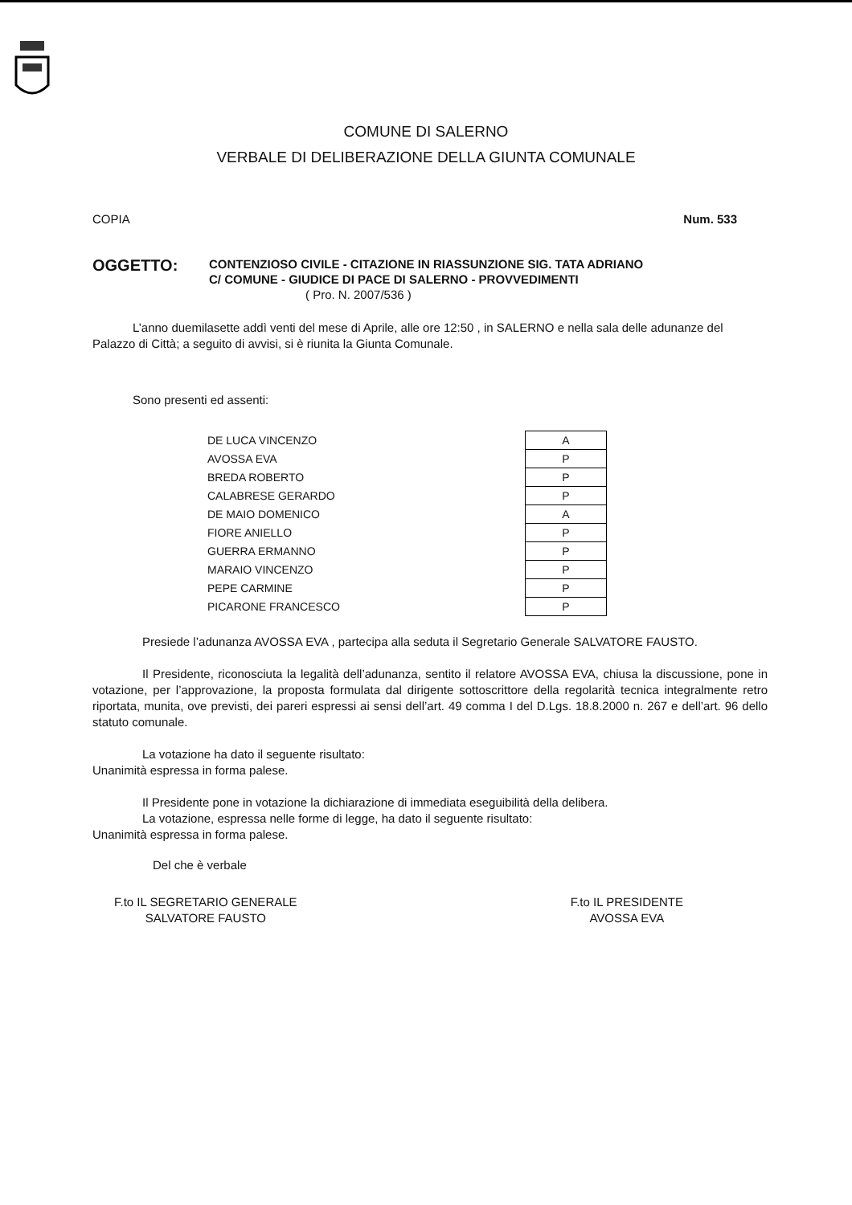COMUNE DI SALERNO
VERBALE DI DELIBERAZIONE DELLA GIUNTA COMUNALE
COPIA Num. 533
OGGETTO:
CONTENZIOSO CIVILE - CITAZIONE IN RIASSUNZIONE SIG. TATA ADRIANO
C/ COMUNE - GIUDICE DI PACE DI SALERNO - PROVVEDIMENTI
( Pro. N. 2007/536 )
L’anno duemilasette addì venti del mese di Aprile, alle ore 12:50 , in SALERNO e nella sala delle adunanze del Palazzo di Città; a seguito di avvisi, si è riunita la Giunta Comunale.
Sono presenti ed assenti:
| DE LUCA VINCENZO | | A |
| AVOSSA EVA | | P |
| BREDA ROBERTO | | P |
| CALABRESE GERARDO | | P |
| DE MAIO DOMENICO | | A |
| FIORE ANIELLO | | P |
| GUERRA ERMANNO | | P |
| MARAIO VINCENZO | | P |
| PEPE CARMINE | | P |
| PICARONE FRANCESCO | | P |
Presiede l’adunanza AVOSSA EVA , partecipa alla seduta il Segretario Generale SALVATORE FAUSTO.
Il Presidente, riconosciuta la legalità dell’adunanza, sentito il relatore AVOSSA EVA, chiusa la discussione, pone in votazione, per l’approvazione, la proposta formulata dal dirigente sottoscrittore della regolarità tecnica integralmente retro riportata, munita, ove previsti, dei pareri espressi ai sensi dell’art. 49 comma I del D.Lgs. 18.8.2000 n. 267 e dell’art. 96 dello statuto comunale.
La votazione ha dato il seguente risultato:
Unanimità espressa in forma palese.
Il Presidente pone in votazione la dichiarazione di immediata eseguibilità della delibera.
La votazione, espressa nelle forme di legge, ha dato il seguente risultato:
Unanimità espressa in forma palese.
Del che è verbale
F.to IL SEGRETARIO GENERALE
SALVATORE FAUSTO
F.to IL PRESIDENTE
AVOSSA EVA